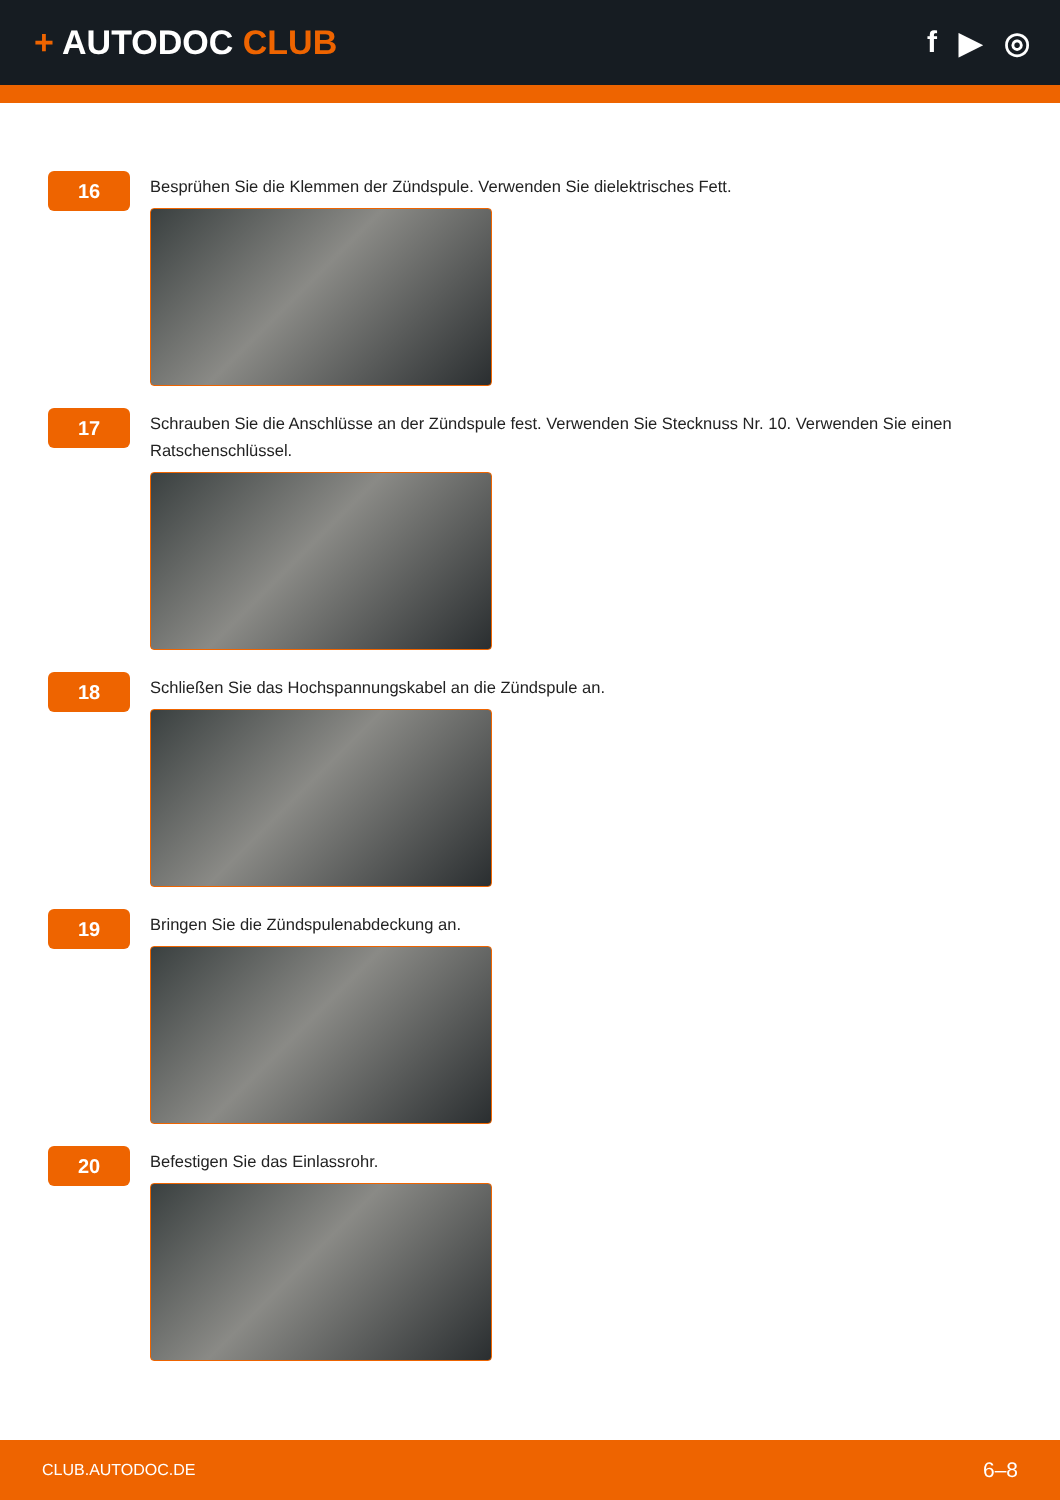+ AUTODOC CLUB f ▶ ◎
16
Besprühen Sie die Klemmen der Zündspule. Verwenden Sie dielektrisches Fett.
17
Schrauben Sie die Anschlüsse an der Zündspule fest. Verwenden Sie Stecknuss Nr. 10. Verwenden Sie einen Ratschenschlüssel.
18
Schließen Sie das Hochspannungskabel an die Zündspule an.
19
Bringen Sie die Zündspulenabdeckung an.
20
Befestigen Sie das Einlassrohr.
CLUB.AUTODOC.DE 6–8